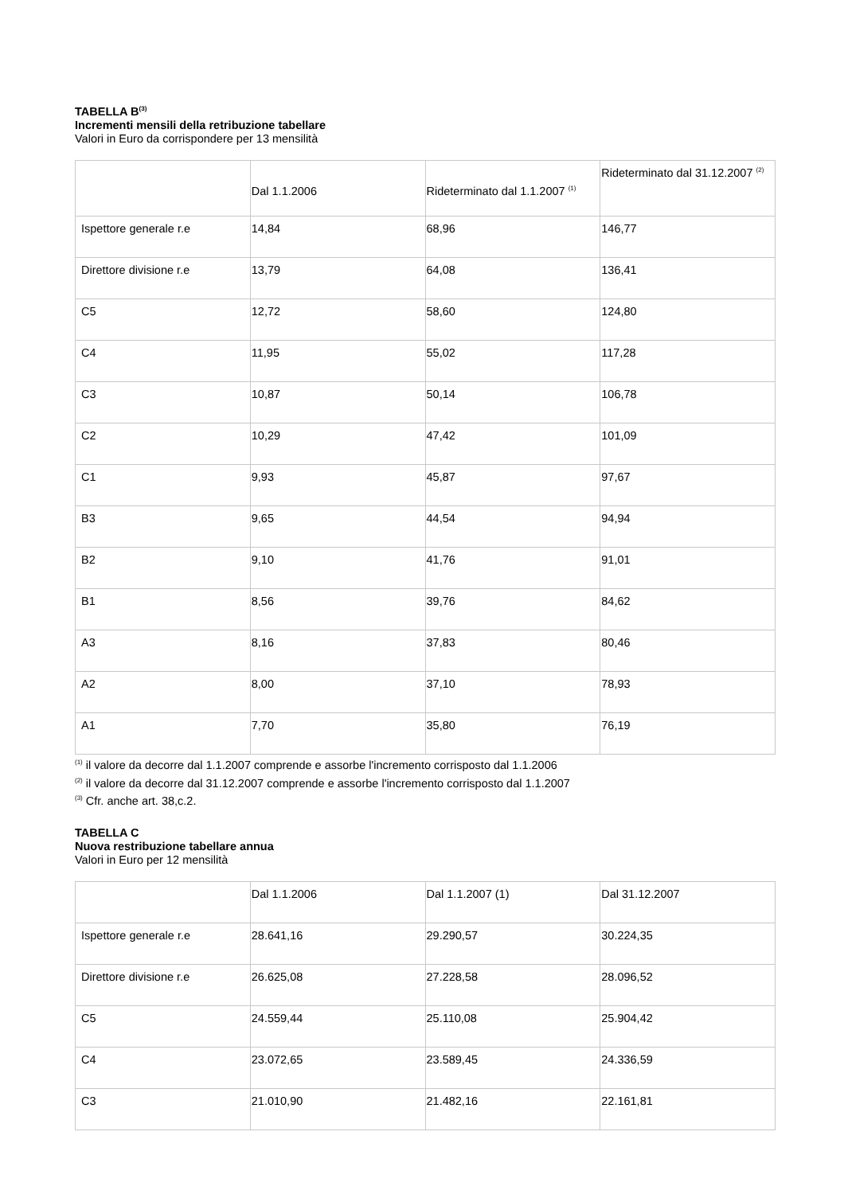TABELLA B<sup>(3)</sup>
Incrementi mensili della retribuzione tabellare
Valori in Euro da corrispondere per 13 mensilità
| | Dal 1.1.2006 | Rideterminato dal 1.1.2007 <sup>(1)</sup> | Rideterminato dal 31.12.2007 <sup>(2)</sup> |
| Ispettore generale r.e | 14,84 | 68,96 | 146,77 |
| Direttore divisione r.e | 13,79 | 64,08 | 136,41 |
| C5 | 12,72 | 58,60 | 124,80 |
| C4 | 11,95 | 55,02 | 117,28 |
| C3 | 10,87 | 50,14 | 106,78 |
| C2 | 10,29 | 47,42 | 101,09 |
| C1 | 9,93 | 45,87 | 97,67 |
| B3 | 9,65 | 44,54 | 94,94 |
| B2 | 9,10 | 41,76 | 91,01 |
| B1 | 8,56 | 39,76 | 84,62 |
| A3 | 8,16 | 37,83 | 80,46 |
| A2 | 8,00 | 37,10 | 78,93 |
| A1 | 7,70 | 35,80 | 76,19 |
<sup>(1)</sup> il valore da decorre dal 1.1.2007 comprende e assorbe l'incremento corrisposto dal 1.1.2006
<sup>(2)</sup> il valore da decorre dal 31.12.2007 comprende e assorbe l'incremento corrisposto dal 1.1.2007
<sup>(3)</sup> Cfr. anche art. 38,c.2.
TABELLA C
Nuova restribuzione tabellare annua
Valori in Euro per 12 mensilità
| | Dal 1.1.2006 | Dal 1.1.2007 (1) | Dal 31.12.2007 |
| Ispettore generale r.e | 28.641,16 | 29.290,57 | 30.224,35 |
| Direttore divisione r.e | 26.625,08 | 27.228,58 | 28.096,52 |
| C5 | 24.559,44 | 25.110,08 | 25.904,42 |
| C4 | 23.072,65 | 23.589,45 | 24.336,59 |
| C3 | 21.010,90 | 21.482,16 | 22.161,81 |